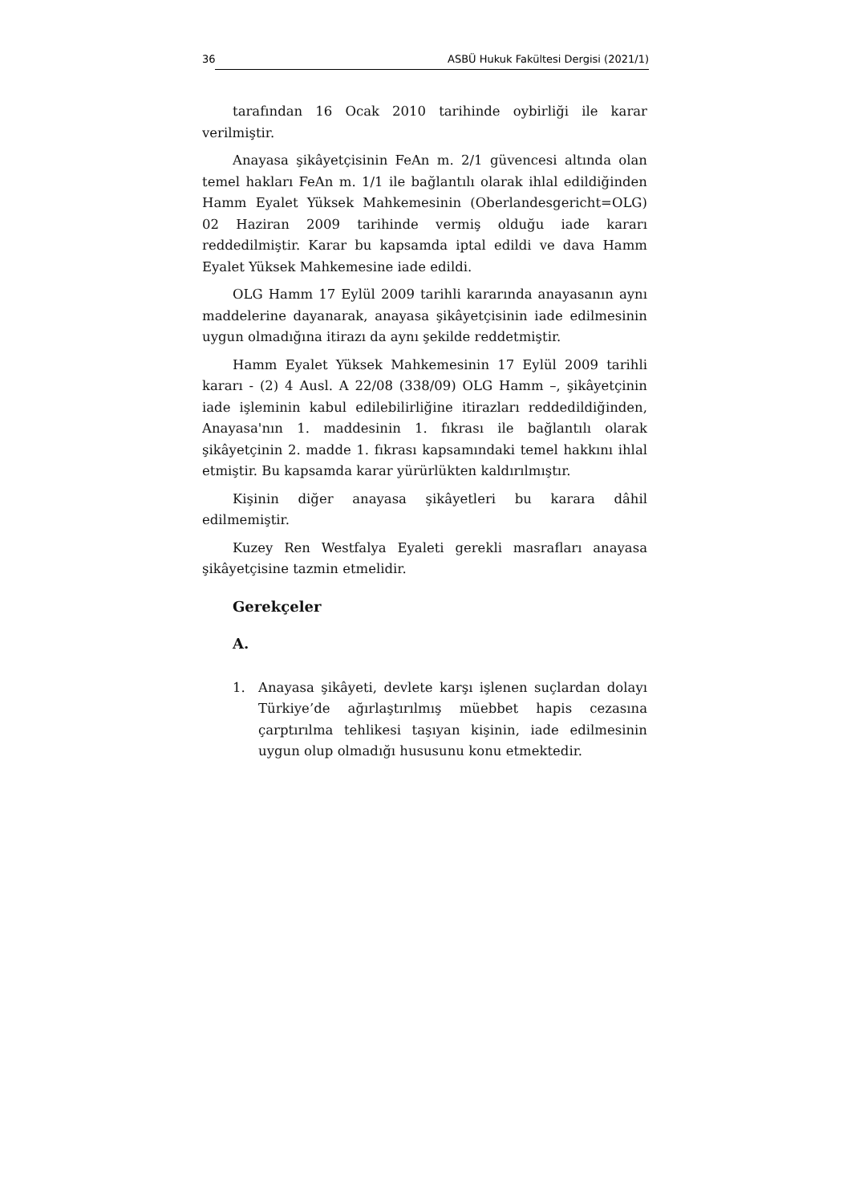36 ASBÜ Hukuk Fakültesi Dergisi (2021/1)
tarafından 16 Ocak 2010 tarihinde oybirliği ile karar verilmiştir.
Anayasa şikâyetçisinin FeAn m. 2/1 güvencesi altında olan temel hakları FeAn m. 1/1 ile bağlantılı olarak ihlal edildiğinden Hamm Eyalet Yüksek Mahkemesinin (Oberlandesgericht=OLG) 02 Haziran 2009 tarihinde vermiş olduğu iade kararı reddedilmiştir. Karar bu kapsamda iptal edildi ve dava Hamm Eyalet Yüksek Mahkemesine iade edildi.
OLG Hamm 17 Eylül 2009 tarihli kararında anayasanın aynı maddelerine dayanarak, anayasa şikâyetçisinin iade edilmesinin uygun olmadığına itirazı da aynı şekilde reddetmiştir.
Hamm Eyalet Yüksek Mahkemesinin 17 Eylül 2009 tarihli kararı - (2) 4 Ausl. A 22/08 (338/09) OLG Hamm –, şikâyetçinin iade işleminin kabul edilebilirliğine itirazları reddedildiğinden, Anayasa'nın 1. maddesinin 1. fıkrası ile bağlantılı olarak şikâyetçinin 2. madde 1. fıkrası kapsamındaki temel hakkını ihlal etmiştir. Bu kapsamda karar yürürlükten kaldırılmıştır.
Kişinin diğer anayasa şikâyetleri bu karara dâhil edilmemiştir.
Kuzey Ren Westfalya Eyaleti gerekli masrafları anayasa şikâyetçisine tazmin etmelidir.
Gerekçeler
A.
1. Anayasa şikâyeti, devlete karşı işlenen suçlardan dolayı Türkiye’de ağırlaştırılmış müebbet hapis cezasına çarptırılma tehlikesi taşıyan kişinin, iade edilmesinin uygun olup olmadığı hususunu konu etmektedir.